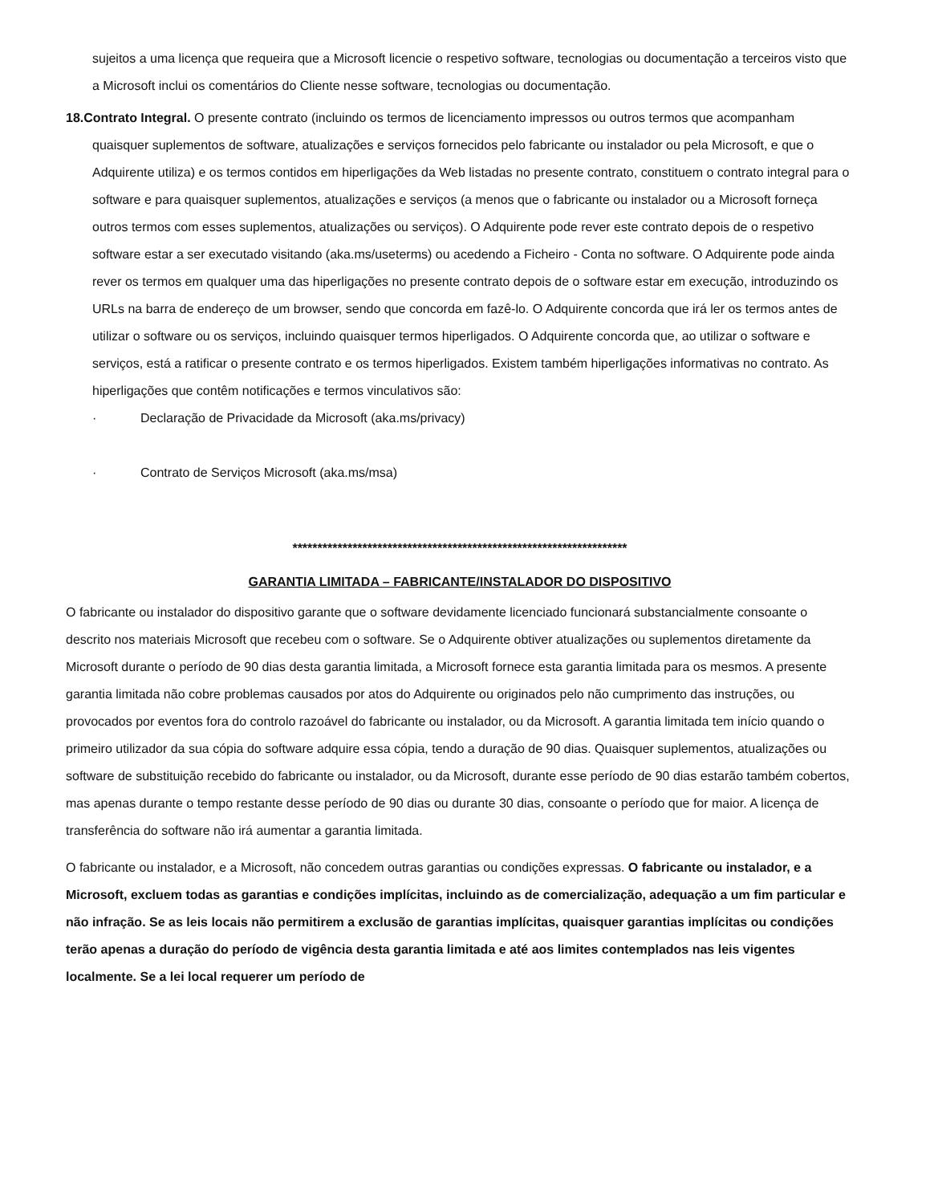sujeitos a uma licença que requeira que a Microsoft licencie o respetivo software, tecnologias ou documentação a terceiros visto que a Microsoft inclui os comentários do Cliente nesse software, tecnologias ou documentação.
18.Contrato Integral. O presente contrato (incluindo os termos de licenciamento impressos ou outros termos que acompanham quaisquer suplementos de software, atualizações e serviços fornecidos pelo fabricante ou instalador ou pela Microsoft, e que o Adquirente utiliza) e os termos contidos em hiperligações da Web listadas no presente contrato, constituem o contrato integral para o software e para quaisquer suplementos, atualizações e serviços (a menos que o fabricante ou instalador ou a Microsoft forneça outros termos com esses suplementos, atualizações ou serviços). O Adquirente pode rever este contrato depois de o respetivo software estar a ser executado visitando (aka.ms/useterms) ou acedendo a Ficheiro - Conta no software. O Adquirente pode ainda rever os termos em qualquer uma das hiperligações no presente contrato depois de o software estar em execução, introduzindo os URLs na barra de endereço de um browser, sendo que concorda em fazê-lo. O Adquirente concorda que irá ler os termos antes de utilizar o software ou os serviços, incluindo quaisquer termos hiperligados. O Adquirente concorda que, ao utilizar o software e serviços, está a ratificar o presente contrato e os termos hiperligados. Existem também hiperligações informativas no contrato. As hiperligações que contêm notificações e termos vinculativos são:
· Declaração de Privacidade da Microsoft (aka.ms/privacy)
· Contrato de Serviços Microsoft (aka.ms/msa)
*******************************************************************
GARANTIA LIMITADA – FABRICANTE/INSTALADOR DO DISPOSITIVO
O fabricante ou instalador do dispositivo garante que o software devidamente licenciado funcionará substancialmente consoante o descrito nos materiais Microsoft que recebeu com o software. Se o Adquirente obtiver atualizações ou suplementos diretamente da Microsoft durante o período de 90 dias desta garantia limitada, a Microsoft fornece esta garantia limitada para os mesmos. A presente garantia limitada não cobre problemas causados por atos do Adquirente ou originados pelo não cumprimento das instruções, ou provocados por eventos fora do controlo razoável do fabricante ou instalador, ou da Microsoft. A garantia limitada tem início quando o primeiro utilizador da sua cópia do software adquire essa cópia, tendo a duração de 90 dias. Quaisquer suplementos, atualizações ou software de substituição recebido do fabricante ou instalador, ou da Microsoft, durante esse período de 90 dias estarão também cobertos, mas apenas durante o tempo restante desse período de 90 dias ou durante 30 dias, consoante o período que for maior. A licença de transferência do software não irá aumentar a garantia limitada.
O fabricante ou instalador, e a Microsoft, não concedem outras garantias ou condições expressas. O fabricante ou instalador, e a Microsoft, excluem todas as garantias e condições implícitas, incluindo as de comercialização, adequação a um fim particular e não infração. Se as leis locais não permitirem a exclusão de garantias implícitas, quaisquer garantias implícitas ou condições terão apenas a duração do período de vigência desta garantia limitada e até aos limites contemplados nas leis vigentes localmente. Se a lei local requerer um período de